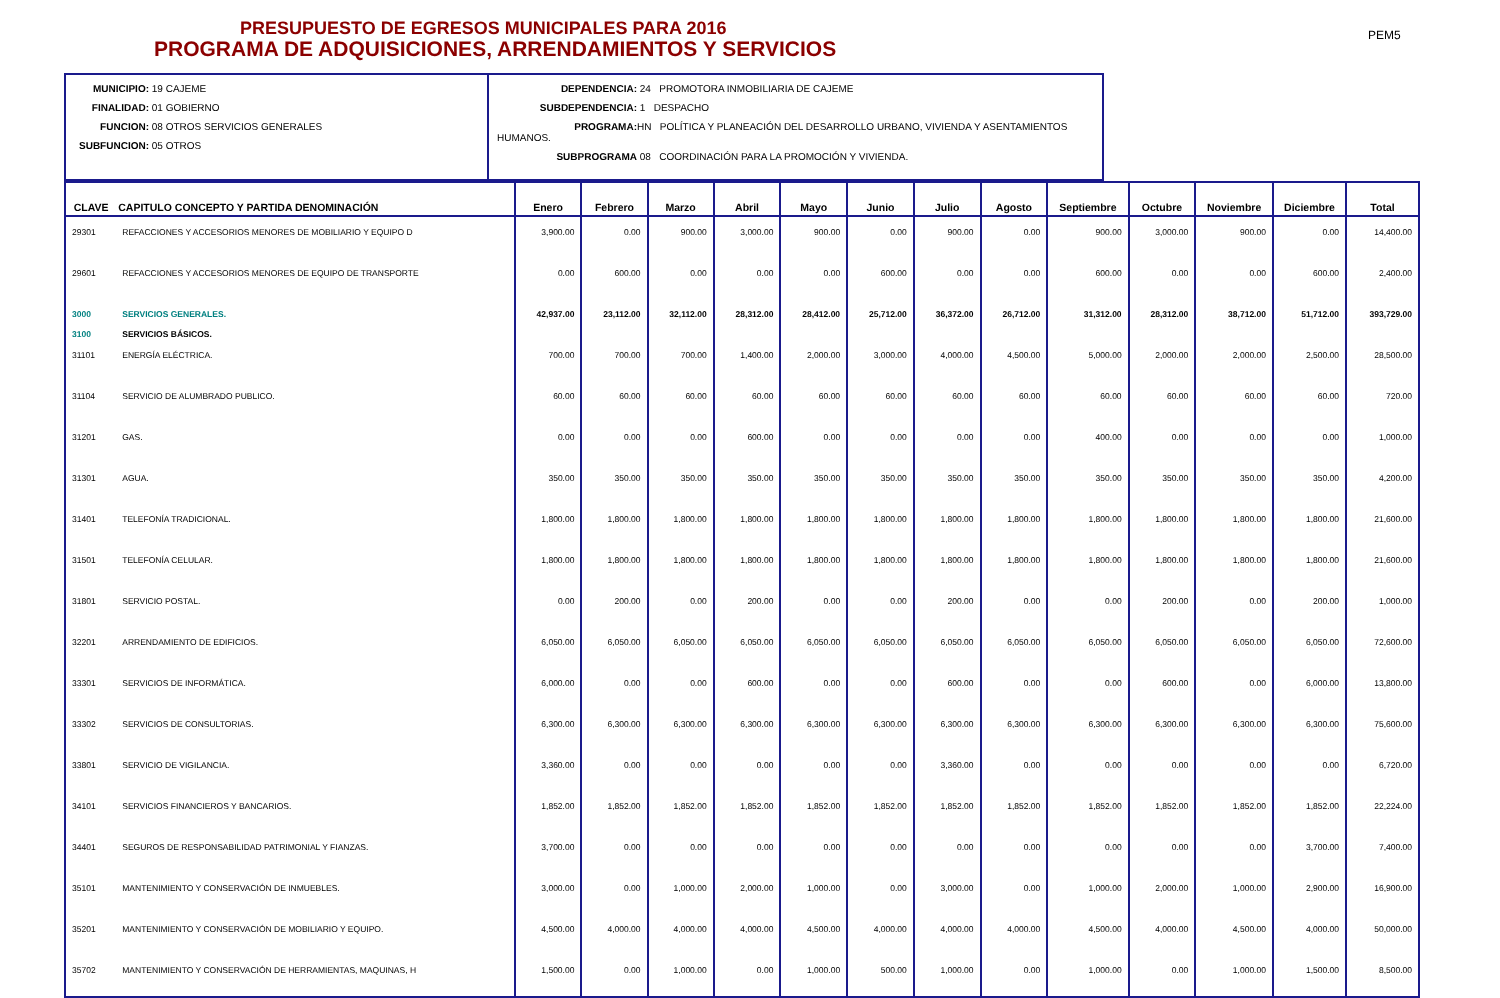PRESUPUESTO DE EGRESOS MUNICIPALES PARA 2016
PROGRAMA DE ADQUISICIONES, ARRENDAMIENTOS Y SERVICIOS
PEM5
MUNICIPIO: 19 CAJEME
FINALIDAD: 01 GOBIERNO
FUNCION: 08 OTROS SERVICIOS GENERALES
SUBFUNCION: 05 OTROS
DEPENDENCIA: 24 PROMOTORA INMOBILIARIA DE CAJEME
SUBDEPENDENCIA: 1 DESPACHO
PROGRAMA: HN POLÍTICA Y PLANEACIÓN DEL DESARROLLO URBANO, VIVIENDA Y ASENTAMIENTOS HUMANOS.
SUBPROGRAMA 08 COORDINACIÓN PARA LA PROMOCIÓN Y VIVIENDA.
| CLAVE | CAPITULO CONCEPTO Y PARTIDA DENOMINACIÓN | Enero | Febrero | Marzo | Abril | Mayo | Junio | Julio | Agosto | Septiembre | Octubre | Noviembre | Diciembre | Total |
| --- | --- | --- | --- | --- | --- | --- | --- | --- | --- | --- | --- | --- | --- | --- |
| 29301 | REFACCIONES Y ACCESORIOS MENORES DE MOBILIARIO Y EQUIPO D | 3,900.00 | 0.00 | 900.00 | 3,000.00 | 900.00 | 0.00 | 900.00 | 0.00 | 900.00 | 3,000.00 | 900.00 | 0.00 | 14,400.00 |
| 29601 | REFACCIONES Y ACCESORIOS MENORES DE EQUIPO DE TRANSPORTE | 0.00 | 600.00 | 0.00 | 0.00 | 0.00 | 600.00 | 0.00 | 0.00 | 600.00 | 0.00 | 0.00 | 600.00 | 2,400.00 |
| 3000 3100 | SERVICIOS GENERALES. SERVICIOS BÁSICOS. | 42,937.00 | 23,112.00 | 32,112.00 | 28,312.00 | 28,412.00 | 25,712.00 | 36,372.00 | 26,712.00 | 31,312.00 | 28,312.00 | 38,712.00 | 51,712.00 | 393,729.00 |
| 31101 | ENERGÍA ELÉCTRICA. | 700.00 | 700.00 | 700.00 | 1,400.00 | 2,000.00 | 3,000.00 | 4,000.00 | 4,500.00 | 5,000.00 | 2,000.00 | 2,000.00 | 2,500.00 | 28,500.00 |
| 31104 | SERVICIO DE ALUMBRADO PUBLICO. | 60.00 | 60.00 | 60.00 | 60.00 | 60.00 | 60.00 | 60.00 | 60.00 | 60.00 | 60.00 | 60.00 | 60.00 | 720.00 |
| 31201 | GAS. | 0.00 | 0.00 | 0.00 | 600.00 | 0.00 | 0.00 | 0.00 | 0.00 | 400.00 | 0.00 | 0.00 | 0.00 | 1,000.00 |
| 31301 | AGUA. | 350.00 | 350.00 | 350.00 | 350.00 | 350.00 | 350.00 | 350.00 | 350.00 | 350.00 | 350.00 | 350.00 | 350.00 | 4,200.00 |
| 31401 | TELEFONÍA TRADICIONAL. | 1,800.00 | 1,800.00 | 1,800.00 | 1,800.00 | 1,800.00 | 1,800.00 | 1,800.00 | 1,800.00 | 1,800.00 | 1,800.00 | 1,800.00 | 1,800.00 | 21,600.00 |
| 31501 | TELEFONÍA CELULAR. | 1,800.00 | 1,800.00 | 1,800.00 | 1,800.00 | 1,800.00 | 1,800.00 | 1,800.00 | 1,800.00 | 1,800.00 | 1,800.00 | 1,800.00 | 1,800.00 | 21,600.00 |
| 31801 | SERVICIO POSTAL. | 0.00 | 200.00 | 0.00 | 200.00 | 0.00 | 0.00 | 200.00 | 0.00 | 0.00 | 200.00 | 0.00 | 200.00 | 1,000.00 |
| 32201 | ARRENDAMIENTO DE EDIFICIOS. | 6,050.00 | 6,050.00 | 6,050.00 | 6,050.00 | 6,050.00 | 6,050.00 | 6,050.00 | 6,050.00 | 6,050.00 | 6,050.00 | 6,050.00 | 6,050.00 | 72,600.00 |
| 33301 | SERVICIOS DE INFORMÁTICA. | 6,000.00 | 0.00 | 0.00 | 600.00 | 0.00 | 0.00 | 600.00 | 0.00 | 0.00 | 600.00 | 0.00 | 6,000.00 | 13,800.00 |
| 33302 | SERVICIOS DE CONSULTORIAS. | 6,300.00 | 6,300.00 | 6,300.00 | 6,300.00 | 6,300.00 | 6,300.00 | 6,300.00 | 6,300.00 | 6,300.00 | 6,300.00 | 6,300.00 | 6,300.00 | 75,600.00 |
| 33801 | SERVICIO DE VIGILANCIA. | 3,360.00 | 0.00 | 0.00 | 0.00 | 0.00 | 0.00 | 3,360.00 | 0.00 | 0.00 | 0.00 | 0.00 | 0.00 | 6,720.00 |
| 34101 | SERVICIOS FINANCIEROS Y BANCARIOS. | 1,852.00 | 1,852.00 | 1,852.00 | 1,852.00 | 1,852.00 | 1,852.00 | 1,852.00 | 1,852.00 | 1,852.00 | 1,852.00 | 1,852.00 | 1,852.00 | 22,224.00 |
| 34401 | SEGUROS DE RESPONSABILIDAD PATRIMONIAL Y FIANZAS. | 3,700.00 | 0.00 | 0.00 | 0.00 | 0.00 | 0.00 | 0.00 | 0.00 | 0.00 | 0.00 | 0.00 | 3,700.00 | 7,400.00 |
| 35101 | MANTENIMIENTO Y CONSERVACIÓN DE INMUEBLES. | 3,000.00 | 0.00 | 1,000.00 | 2,000.00 | 1,000.00 | 0.00 | 3,000.00 | 0.00 | 1,000.00 | 2,000.00 | 1,000.00 | 2,900.00 | 16,900.00 |
| 35201 | MANTENIMIENTO Y CONSERVACIÓN DE MOBILIARIO Y EQUIPO. | 4,500.00 | 4,000.00 | 4,000.00 | 4,000.00 | 4,500.00 | 4,000.00 | 4,000.00 | 4,000.00 | 4,500.00 | 4,000.00 | 4,500.00 | 4,000.00 | 50,000.00 |
| 35702 | MANTENIMIENTO Y CONSERVACIÓN DE HERRAMIENTAS, MAQUINAS, H | 1,500.00 | 0.00 | 1,000.00 | 0.00 | 1,000.00 | 500.00 | 1,000.00 | 0.00 | 1,000.00 | 0.00 | 1,000.00 | 1,500.00 | 8,500.00 |